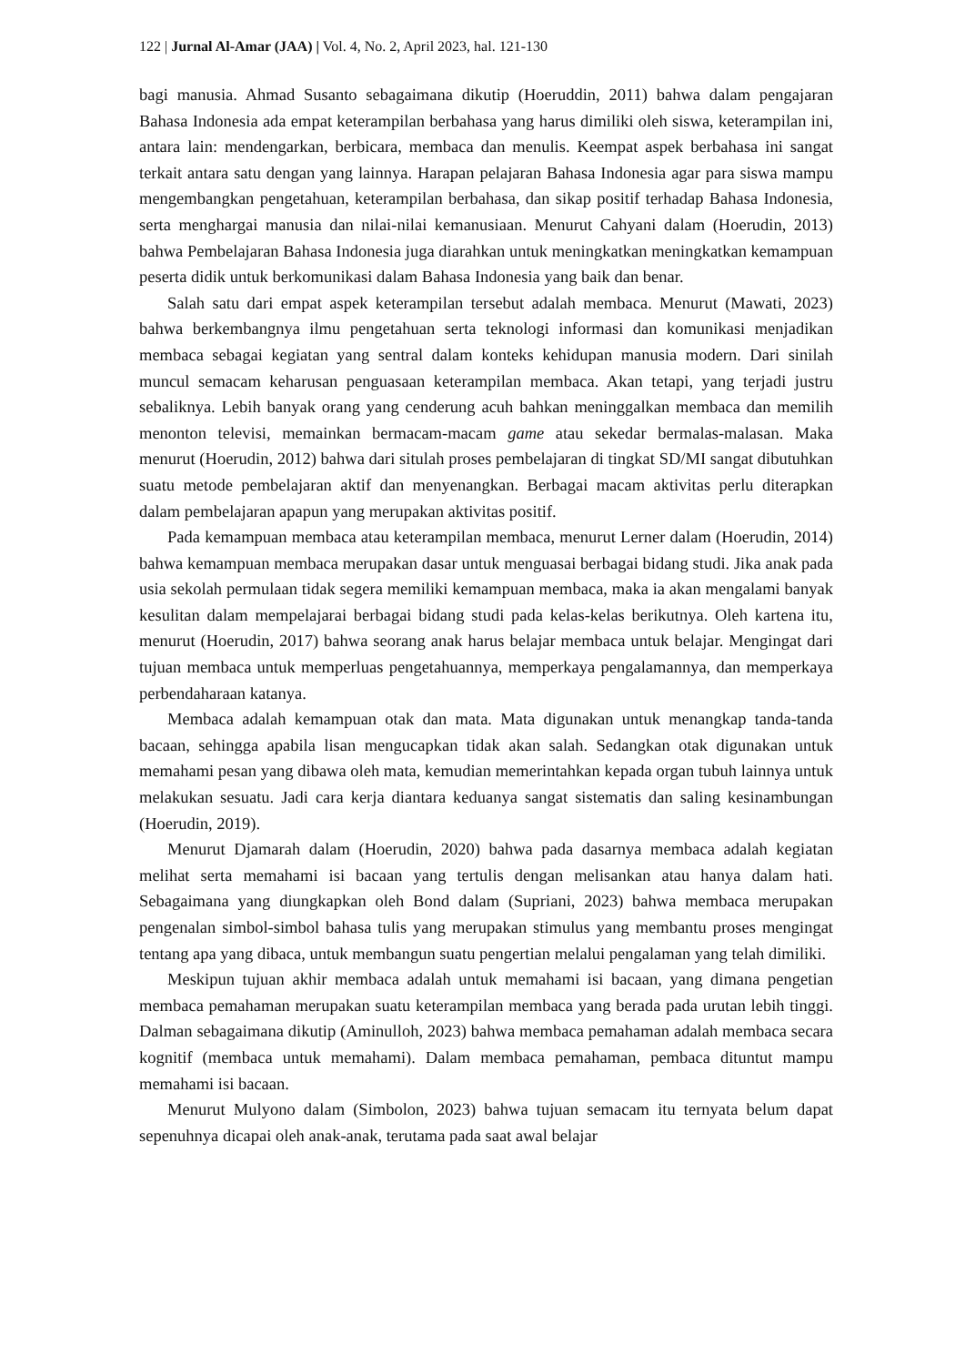122 | Jurnal Al-Amar (JAA) | Vol. 4, No. 2, April 2023, hal. 121-130
bagi manusia. Ahmad Susanto sebagaimana dikutip (Hoeruddin, 2011) bahwa dalam pengajaran Bahasa Indonesia ada empat keterampilan berbahasa yang harus dimiliki oleh siswa, keterampilan ini, antara lain: mendengarkan, berbicara, membaca dan menulis. Keempat aspek berbahasa ini sangat terkait antara satu dengan yang lainnya. Harapan pelajaran Bahasa Indonesia agar para siswa mampu mengembangkan pengetahuan, keterampilan berbahasa, dan sikap positif terhadap Bahasa Indonesia, serta menghargai manusia dan nilai-nilai kemanusiaan. Menurut Cahyani dalam (Hoerudin, 2013) bahwa Pembelajaran Bahasa Indonesia juga diarahkan untuk meningkatkan meningkatkan kemampuan peserta didik untuk berkomunikasi dalam Bahasa Indonesia yang baik dan benar.
Salah satu dari empat aspek keterampilan tersebut adalah membaca. Menurut (Mawati, 2023) bahwa berkembangnya ilmu pengetahuan serta teknologi informasi dan komunikasi menjadikan membaca sebagai kegiatan yang sentral dalam konteks kehidupan manusia modern. Dari sinilah muncul semacam keharusan penguasaan keterampilan membaca. Akan tetapi, yang terjadi justru sebaliknya. Lebih banyak orang yang cenderung acuh bahkan meninggalkan membaca dan memilih menonton televisi, memainkan bermacam-macam game atau sekedar bermalas-malasan. Maka menurut (Hoerudin, 2012) bahwa dari situlah proses pembelajaran di tingkat SD/MI sangat dibutuhkan suatu metode pembelajaran aktif dan menyenangkan. Berbagai macam aktivitas perlu diterapkan dalam pembelajaran apapun yang merupakan aktivitas positif.
Pada kemampuan membaca atau keterampilan membaca, menurut Lerner dalam (Hoerudin, 2014) bahwa kemampuan membaca merupakan dasar untuk menguasai berbagai bidang studi. Jika anak pada usia sekolah permulaan tidak segera memiliki kemampuan membaca, maka ia akan mengalami banyak kesulitan dalam mempelajarai berbagai bidang studi pada kelas-kelas berikutnya. Oleh kartena itu, menurut (Hoerudin, 2017) bahwa seorang anak harus belajar membaca untuk belajar. Mengingat dari tujuan membaca untuk memperluas pengetahuannya, memperkaya pengalamannya, dan memperkaya perbendaharaan katanya.
Membaca adalah kemampuan otak dan mata. Mata digunakan untuk menangkap tanda-tanda bacaan, sehingga apabila lisan mengucapkan tidak akan salah. Sedangkan otak digunakan untuk memahami pesan yang dibawa oleh mata, kemudian memerintahkan kepada organ tubuh lainnya untuk melakukan sesuatu. Jadi cara kerja diantara keduanya sangat sistematis dan saling kesinambungan (Hoerudin, 2019).
Menurut Djamarah dalam (Hoerudin, 2020) bahwa pada dasarnya membaca adalah kegiatan melihat serta memahami isi bacaan yang tertulis dengan melisankan atau hanya dalam hati. Sebagaimana yang diungkapkan oleh Bond dalam (Supriani, 2023) bahwa membaca merupakan pengenalan simbol-simbol bahasa tulis yang merupakan stimulus yang membantu proses mengingat tentang apa yang dibaca, untuk membangun suatu pengertian melalui pengalaman yang telah dimiliki.
Meskipun tujuan akhir membaca adalah untuk memahami isi bacaan, yang dimana pengetian membaca pemahaman merupakan suatu keterampilan membaca yang berada pada urutan lebih tinggi. Dalman sebagaimana dikutip (Aminulloh, 2023) bahwa membaca pemahaman adalah membaca secara kognitif (membaca untuk memahami). Dalam membaca pemahaman, pembaca dituntut mampu memahami isi bacaan.
Menurut Mulyono dalam (Simbolon, 2023) bahwa tujuan semacam itu ternyata belum dapat sepenuhnya dicapai oleh anak-anak, terutama pada saat awal belajar